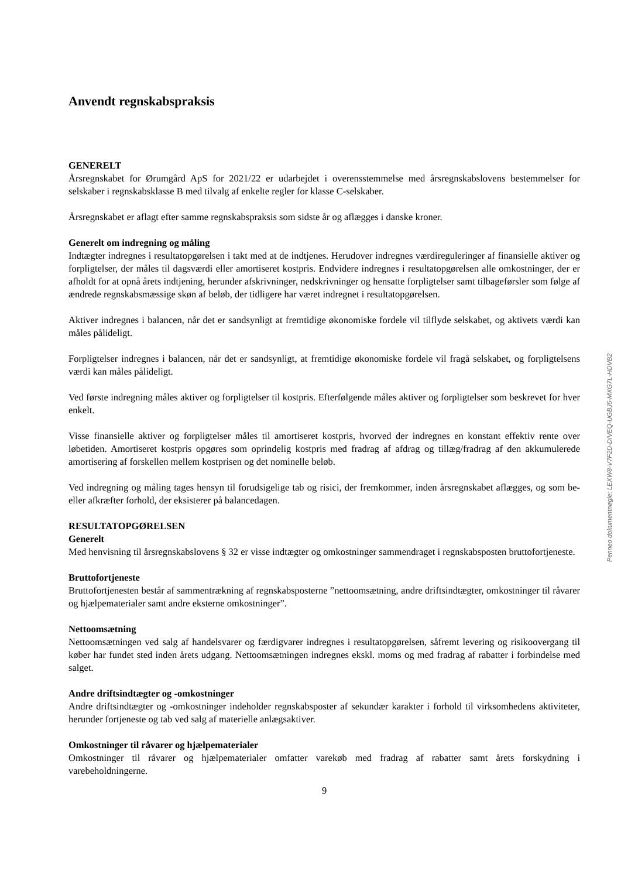Anvendt regnskabspraksis
GENERELT
Årsregnskabet for Ørumgård ApS for 2021/22 er udarbejdet i overensstemmelse med årsregnskabslovens bestemmelser for selskaber i regnskabsklasse B med tilvalg af enkelte regler for klasse C-selskaber.
Årsregnskabet er aflagt efter samme regnskabspraksis som sidste år og aflægges i danske kroner.
Generelt om indregning og måling
Indtægter indregnes i resultatopgørelsen i takt med at de indtjenes. Herudover indregnes værdireguleringer af finansielle aktiver og forpligtelser, der måles til dagsværdi eller amortiseret kostpris. Endvidere indregnes i resultatopgørelsen alle omkostninger, der er afholdt for at opnå årets indtjening, herunder afskrivninger, nedskrivninger og hensatte forpligtelser samt tilbageførsler som følge af ændrede regnskabsmæssige skøn af beløb, der tidligere har været indregnet i resultatopgørelsen.
Aktiver indregnes i balancen, når det er sandsynligt at fremtidige økonomiske fordele vil tilflyde selskabet, og aktivets værdi kan måles pålideligt.
Forpligtelser indregnes i balancen, når det er sandsynligt, at fremtidige økonomiske fordele vil fragå selskabet, og forpligtelsens værdi kan måles pålideligt.
Ved første indregning måles aktiver og forpligtelser til kostpris. Efterfølgende måles aktiver og forpligtelser som beskrevet for hver enkelt.
Visse finansielle aktiver og forpligtelser måles til amortiseret kostpris, hvorved der indregnes en konstant effektiv rente over løbetiden. Amortiseret kostpris opgøres som oprindelig kostpris med fradrag af afdrag og tillæg/fradrag af den akkumulerede amortisering af forskellen mellem kostprisen og det nominelle beløb.
Ved indregning og måling tages hensyn til forudsigelige tab og risici, der fremkommer, inden årsregnskabet aflægges, og som be- eller afkræfter forhold, der eksisterer på balancedagen.
RESULTATOPGØRELSEN
Generelt
Med henvisning til årsregnskabslovens § 32 er visse indtægter og omkostninger sammendraget i regnskabsposten bruttofortjeneste.
Bruttofortjeneste
Bruttofortjenesten består af sammentrækning af regnskabsposterne ”nettoomsætning, andre driftsindtægter, omkostninger til råvarer og hjælpematerialer samt andre eksterne omkostninger”.
Nettoomsætning
Nettoomsætningen ved salg af handelsvarer og færdigvarer indregnes i resultatopgørelsen, såfremt levering og risikoovergang til køber har fundet sted inden årets udgang. Nettoomsætningen indregnes ekskl. moms og med fradrag af rabatter i forbindelse med salget.
Andre driftsindtægter og -omkostninger
Andre driftsindtægter og -omkostninger indeholder regnskabsposter af sekundær karakter i forhold til virksomhedens aktiviteter, herunder fortjeneste og tab ved salg af materielle anlægsaktiver.
Omkostninger til råvarer og hjælpematerialer
Omkostninger til råvarer og hjælpematerialer omfatter varekøb med fradrag af rabatter samt årets forskydning i varebeholdningerne.
9
Penneo dokumentnøgle: LEXW8-V7F2D-DIVEQ-UGBJ5-MXG7L-HDVB2